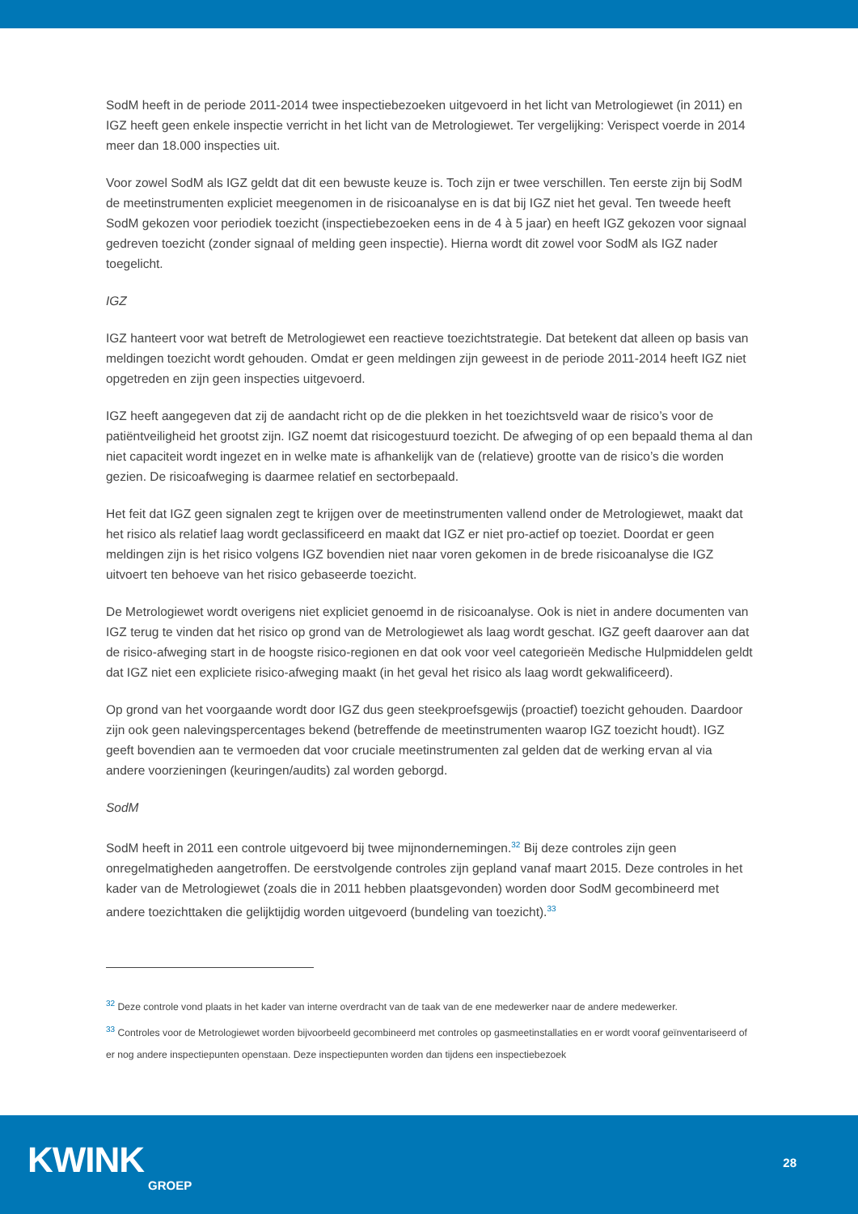SodM heeft in de periode 2011-2014 twee inspectiebezoeken uitgevoerd in het licht van Metrologiewet (in 2011) en IGZ heeft geen enkele inspectie verricht in het licht van de Metrologiewet. Ter vergelijking: Verispect voerde in 2014 meer dan 18.000 inspecties uit.
Voor zowel SodM als IGZ geldt dat dit een bewuste keuze is. Toch zijn er twee verschillen. Ten eerste zijn bij SodM de meetinstrumenten expliciet meegenomen in de risicoanalyse en is dat bij IGZ niet het geval. Ten tweede heeft SodM gekozen voor periodiek toezicht (inspectiebezoeken eens in de 4 à 5 jaar) en heeft IGZ gekozen voor signaal gedreven toezicht (zonder signaal of melding geen inspectie). Hierna wordt dit zowel voor SodM als IGZ nader toegelicht.
IGZ
IGZ hanteert voor wat betreft de Metrologiewet een reactieve toezichtstrategie. Dat betekent dat alleen op basis van meldingen toezicht wordt gehouden. Omdat er geen meldingen zijn geweest in de periode 2011-2014 heeft IGZ niet opgetreden en zijn geen inspecties uitgevoerd.
IGZ heeft aangegeven dat zij de aandacht richt op de die plekken in het toezichtsveld waar de risico’s voor de patiëntveiligheid het grootst zijn. IGZ noemt dat risicogestuurd toezicht. De afweging of op een bepaald thema al dan niet capaciteit wordt ingezet en in welke mate is afhankelijk van de (relatieve) grootte van de risico’s die worden gezien. De risicoafweging is daarmee relatief en sectorbepaald.
Het feit dat IGZ geen signalen zegt te krijgen over de meetinstrumenten vallend onder de Metrologiewet, maakt dat het risico als relatief laag wordt geclassificeerd en maakt dat IGZ er niet pro-actief op toeziet. Doordat er geen meldingen zijn is het risico volgens IGZ bovendien niet naar voren gekomen in de brede risicoanalyse die IGZ uitvoert ten behoeve van het risico gebaseerde toezicht.
De Metrologiewet wordt overigens niet expliciet genoemd in de risicoanalyse. Ook is niet in andere documenten van IGZ terug te vinden dat het risico op grond van de Metrologiewet als laag wordt geschat. IGZ geeft daarover aan dat de risico-afweging start in de hoogste risico-regionen en dat ook voor veel categorieën Medische Hulpmiddelen geldt dat IGZ niet een expliciete risico-afweging maakt (in het geval het risico als laag wordt gekwalificeerd).
Op grond van het voorgaande wordt door IGZ dus geen steekproefsgewijs (proactief) toezicht gehouden. Daardoor zijn ook geen nalevingspercentages bekend (betreffende de meetinstrumenten waarop IGZ toezicht houdt). IGZ geeft bovendien aan te vermoeden dat voor cruciale meetinstrumenten zal gelden dat de werking ervan al via andere voorzieningen (keuringen/audits) zal worden geborgd.
SodM
SodM heeft in 2011 een controle uitgevoerd bij twee mijnondernemingen.<sup>32</sup> Bij deze controles zijn geen onregelmatigheden aangetroffen. De eerstvolgende controles zijn gepland vanaf maart 2015. Deze controles in het kader van de Metrologiewet (zoals die in 2011 hebben plaatsgevonden) worden door SodM gecombineerd met andere toezichttaken die gelijktijdig worden uitgevoerd (bundeling van toezicht).<sup>33</sup>
<sup>32</sup> Deze controle vond plaats in het kader van interne overdracht van de taak van de ene medewerker naar de andere medewerker.
<sup>33</sup> Controles voor de Metrologiewet worden bijvoorbeeld gecombineerd met controles op gasmeetinstallaties en er wordt vooraf geïnventariseerd of er nog andere inspectiepunten openstaan. Deze inspectiepunten worden dan tijdens een inspectiebezoek
KWINK
GROEP
28